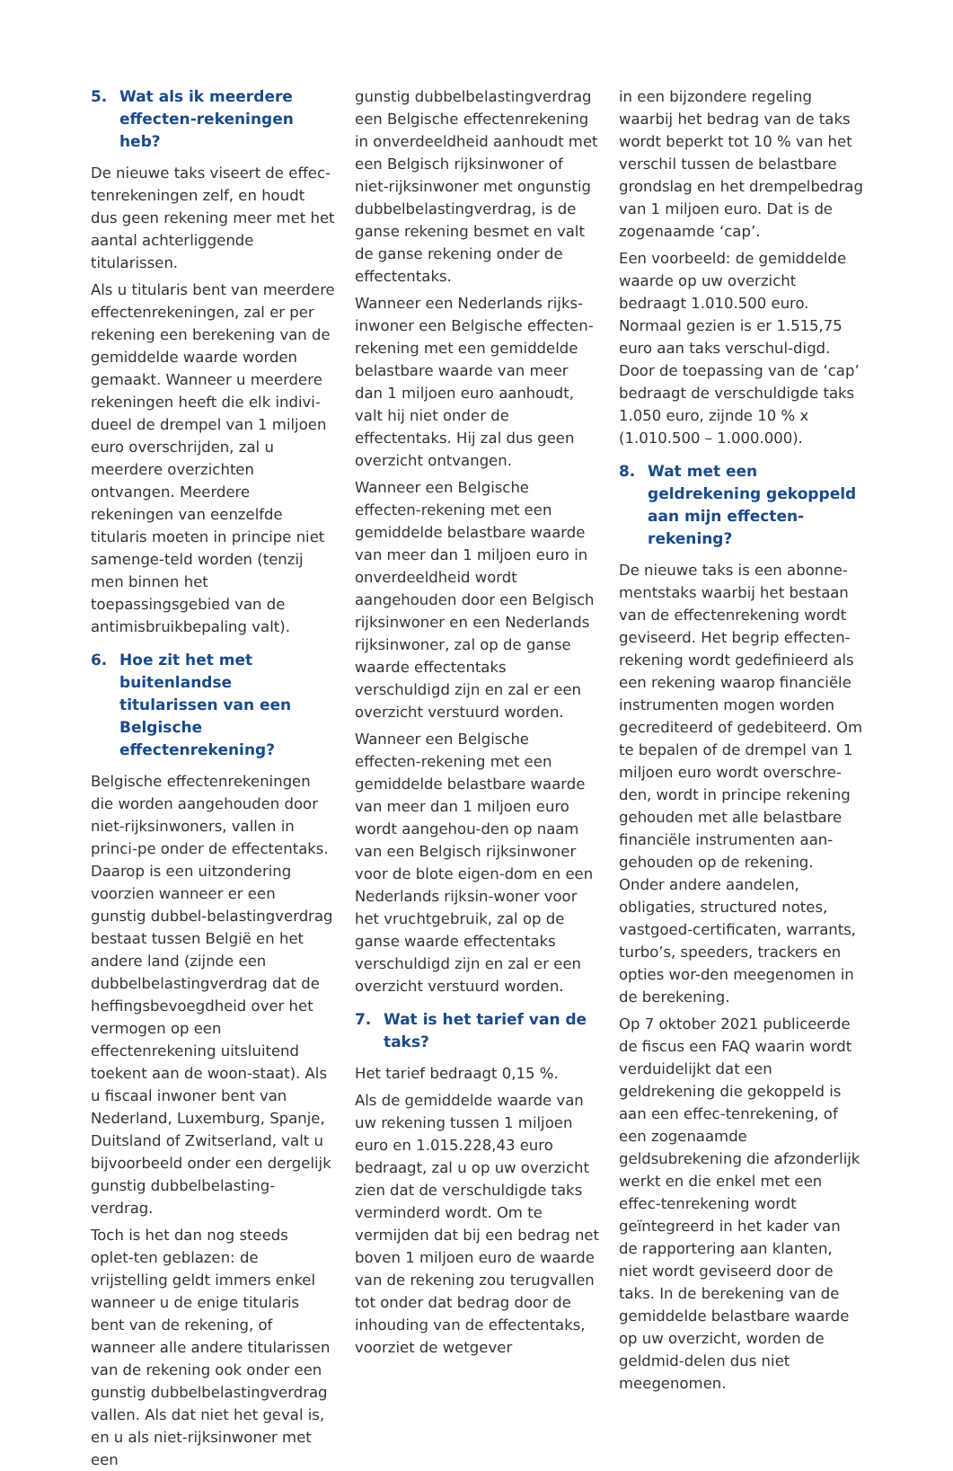5. Wat als ik meerdere effecten-rekeningen heb?
De nieuwe taks viseert de effec-tenrekeningen zelf, en houdt dus geen rekening meer met het aantal achterliggende titularissen.
Als u titularis bent van meerdere effectenrekeningen, zal er per rekening een berekening van de gemiddelde waarde worden gemaakt. Wanneer u meerdere rekeningen heeft die elk indivi-dueel de drempel van 1 miljoen euro overschrijden, zal u meerdere overzichten ontvangen. Meerdere rekeningen van eenzelfde titularis moeten in principe niet samenge-teld worden (tenzij men binnen het toepassingsgebied van de antimisbruikbepaling valt).
6. Hoe zit het met buitenlandse titularissen van een Belgische effectenrekening?
Belgische effectenrekeningen die worden aangehouden door niet-rijksinwoners, vallen in princi-pe onder de effectentaks. Daarop is een uitzondering voorzien wanneer er een gunstig dubbel-belastingverdrag bestaat tussen België en het andere land (zijnde een dubbelbelastingverdrag dat de heffingsbevoegdheid over het vermogen op een effectenrekening uitsluitend toekent aan de woon-staat). Als u fiscaal inwoner bent van Nederland, Luxemburg, Spanje, Duitsland of Zwitserland, valt u bijvoorbeeld onder een dergelijk gunstig dubbelbelasting-verdrag.
Toch is het dan nog steeds oplet-ten geblazen: de vrijstelling geldt immers enkel wanneer u de enige titularis bent van de rekening, of wanneer alle andere titularissen van de rekening ook onder een gunstig dubbelbelastingverdrag vallen. Als dat niet het geval is, en u als niet-rijksinwoner met een
gunstig dubbelbelastingverdrag een Belgische effectenrekening in onverdeeldheid aanhoudt met een Belgisch rijksinwoner of niet-rijksinwoner met ongunstig dubbelbelastingverdrag, is de ganse rekening besmet en valt de ganse rekening onder de effectentaks.
Wanneer een Nederlands rijks-inwoner een Belgische effecten-rekening met een gemiddelde belastbare waarde van meer dan 1 miljoen euro aanhoudt, valt hij niet onder de effectentaks. Hij zal dus geen overzicht ontvangen.
Wanneer een Belgische effecten-rekening met een gemiddelde belastbare waarde van meer dan 1 miljoen euro in onverdeeldheid wordt aangehouden door een Belgisch rijksinwoner en een Nederlands rijksinwoner, zal op de ganse waarde effectentaks verschuldigd zijn en zal er een overzicht verstuurd worden.
Wanneer een Belgische effecten-rekening met een gemiddelde belastbare waarde van meer dan 1 miljoen euro wordt aangehou-den op naam van een Belgisch rijksinwoner voor de blote eigen-dom en een Nederlands rijksin-woner voor het vruchtgebruik, zal op de ganse waarde effectentaks verschuldigd zijn en zal er een overzicht verstuurd worden.
7. Wat is het tarief van de taks?
Het tarief bedraagt 0,15 %.
Als de gemiddelde waarde van uw rekening tussen 1 miljoen euro en 1.015.228,43 euro bedraagt, zal u op uw overzicht zien dat de verschuldigde taks verminderd wordt. Om te vermijden dat bij een bedrag net boven 1 miljoen euro de waarde van de rekening zou terugvallen tot onder dat bedrag door de inhouding van de effectentaks, voorziet de wetgever
in een bijzondere regeling waarbij het bedrag van de taks wordt beperkt tot 10 % van het verschil tussen de belastbare grondslag en het drempelbedrag van 1 miljoen euro. Dat is de zogenaamde ‘cap’.
Een voorbeeld: de gemiddelde waarde op uw overzicht bedraagt 1.010.500 euro. Normaal gezien is er 1.515,75 euro aan taks verschul-digd. Door de toepassing van de ‘cap’ bedraagt de verschuldigde taks 1.050 euro, zijnde 10 % x (1.010.500 – 1.000.000).
8. Wat met een geldrekening gekoppeld aan mijn effecten-rekening?
De nieuwe taks is een abonne-mentstaks waarbij het bestaan van de effectenrekening wordt geviseerd. Het begrip effecten-rekening wordt gedefinieerd als een rekening waarop financiële instrumenten mogen worden gecrediteerd of gedebiteerd. Om te bepalen of de drempel van 1 miljoen euro wordt overschre-den, wordt in principe rekening gehouden met alle belastbare financiële instrumenten aan-gehouden op de rekening. Onder andere aandelen, obligaties, structured notes, vastgoed-certificaten, warrants, turbo’s, speeders, trackers en opties wor-den meegenomen in de berekening.
Op 7 oktober 2021 publiceerde de fiscus een FAQ waarin wordt verduidelijkt dat een geldrekening die gekoppeld is aan een effec-tenrekening, of een zogenaamde geldsubrekening die afzonderlijk werkt en die enkel met een effec-tenrekening wordt geïntegreerd in het kader van de rapportering aan klanten, niet wordt geviseerd door de taks. In de berekening van de gemiddelde belastbare waarde op uw overzicht, worden de geldmid-delen dus niet meegenomen.